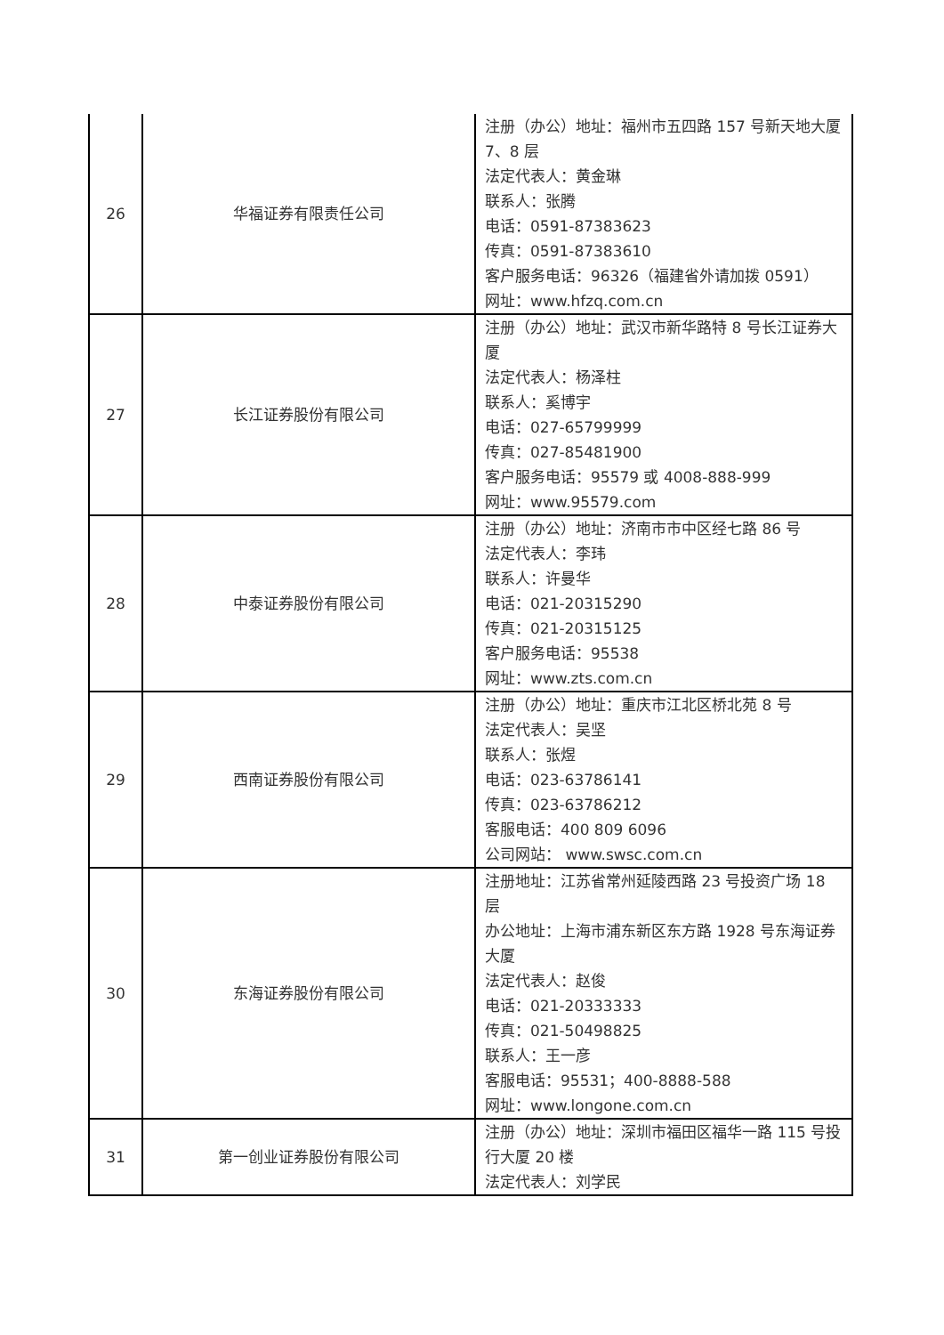| 26 | 华福证券有限责任公司 | 注册（办公）地址：福州市五四路 157 号新天地大厦 7、8 层 法定代表人：黄金琳 联系人：张腾 电话：0591-87383623 传真：0591-87383610 客户服务电话：96326（福建省外请加拨 0591） 网址：www.hfzq.com.cn |
| 27 | 长江证券股份有限公司 | 注册（办公）地址：武汉市新华路特 8 号长江证券大厦 法定代表人：杨泽柱 联系人：奚博宇 电话：027-65799999 传真：027-85481900 客户服务电话：95579 或 4008-888-999 网址：www.95579.com |
| 28 | 中泰证券股份有限公司 | 注册（办公）地址：济南市市中区经七路 86 号 法定代表人：李玮 联系人：许曼华 电话：021-20315290 传真：021-20315125 客户服务电话：95538 网址：www.zts.com.cn |
| 29 | 西南证券股份有限公司 | 注册（办公）地址：重庆市江北区桥北苑 8 号 法定代表人：吴坚 联系人：张煜 电话：023-63786141 传真：023-63786212 客服电话：400 809 6096 公司网站： www.swsc.com.cn |
| 30 | 东海证券股份有限公司 | 注册地址：江苏省常州延陵西路 23 号投资广场 18 层 办公地址：上海市浦东新区东方路 1928 号东海证券大厦 法定代表人：赵俊 电话：021-20333333 传真：021-50498825 联系人：王一彦 客服电话：95531；400-8888-588 网址：www.longone.com.cn |
| 31 | 第一创业证券股份有限公司 | 注册（办公）地址：深圳市福田区福华一路 115 号投行大厦 20 楼 法定代表人：刘学民 |